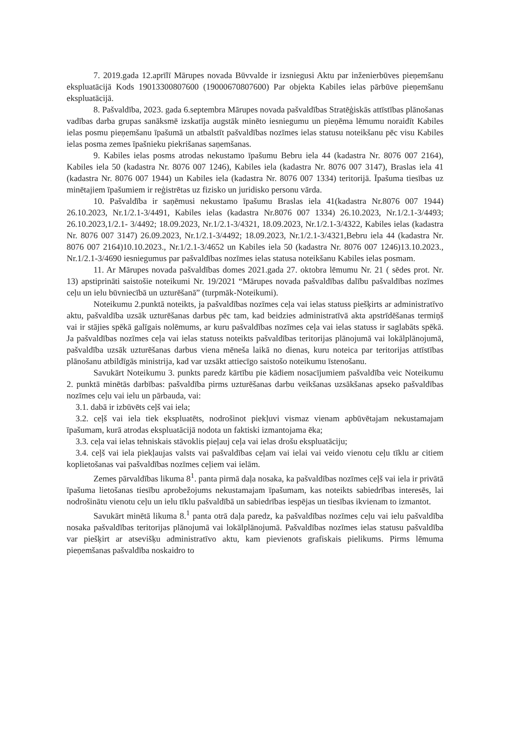7. 2019.gada 12.aprīlī Mārupes novada Būvvalde ir izsniegusi Aktu par inženierbūves pieņemšanu ekspluatācijā Kods 19013300807600 (19000670807600) Par objekta Kabiles ielas pārbūve pieņemšanu ekspluatācijā.
8. Pašvaldība, 2023. gada 6.septembra Mārupes novada pašvaldības Stratēģiskās attīstības plānošanas vadības darba grupas sanāksmē izskatīja augstāk minēto iesniegumu un pieņēma lēmumu noraidīt Kabiles ielas posmu pieņemšanu īpašumā un atbalstīt pašvaldības nozīmes ielas statusu noteikšanu pēc visu Kabiles ielas posma zemes īpašnieku piekrišanas saņemšanas.
9. Kabiles ielas posms atrodas nekustamo īpašumu Bebru iela 44 (kadastra Nr. 8076 007 2164), Kabiles iela 50 (kadastra Nr. 8076 007 1246), Kabiles iela (kadastra Nr. 8076 007 3147), Braslas iela 41 (kadastra Nr. 8076 007 1944) un Kabiles iela (kadastra Nr. 8076 007 1334) teritorijā. Īpašuma tiesības uz minētajiem īpašumiem ir reģistrētas uz fizisko un juridisko personu vārda.
10. Pašvaldība ir saņēmusi nekustamo īpašumu Braslas iela 41(kadastra Nr.8076 007 1944) 26.10.2023, Nr.1/2.1-3/4491, Kabiles ielas (kadastra Nr.8076 007 1334) 26.10.2023, Nr.1/2.1-3/4493; 26.10.2023,1/2.1- 3/4492; 18.09.2023, Nr.1/2.1-3/4321, 18.09.2023, Nr.1/2.1-3/4322, Kabiles ielas (kadastra Nr. 8076 007 3147) 26.09.2023, Nr.1/2.1-3/4492; 18.09.2023, Nr.1/2.1-3/4321,Bebru iela 44 (kadastra Nr. 8076 007 2164)10.10.2023., Nr.1/2.1-3/4652 un Kabiles iela 50 (kadastra Nr. 8076 007 1246)13.10.2023., Nr.1/2.1-3/4690 iesniegumus par pašvaldības nozīmes ielas statusa noteikšanu Kabiles ielas posmam.
11. Ar Mārupes novada pašvaldības domes 2021.gada 27. oktobra lēmumu Nr. 21 ( sēdes prot. Nr. 13) apstiprināti saistošie noteikumi Nr. 19/2021 “Mārupes novada pašvaldības dalību pašvaldības nozīmes ceļu un ielu būvniecībā un uzturēšanā” (turpmāk-Noteikumi).
Noteikumu 2.punktā noteikts, ja pašvaldības nozīmes ceļa vai ielas statuss piešķirts ar administratīvo aktu, pašvaldība uzsāk uzturēšanas darbus pēc tam, kad beidzies administratīvā akta apstrīdēšanas termiņš vai ir stājies spēkā galīgais nolēmums, ar kuru pašvaldības nozīmes ceļa vai ielas statuss ir saglabāts spēkā. Ja pašvaldības nozīmes ceļa vai ielas statuss noteikts pašvaldības teritorijas plānojumā vai lokālplānojumā, pašvaldība uzsāk uzturēšanas darbus viena mēneša laikā no dienas, kuru noteica par teritorijas attīstības plānošanu atbildīgās ministrija, kad var uzsākt attiecīgo saistošo noteikumu īstenošanu.
Savukārt Noteikumu 3. punkts paredz kārtību pie kādiem nosacījumiem pašvaldība veic Noteikumu 2. punktā minētās darbības: pašvaldība pirms uzturēšanas darbu veikšanas uzsākšanas apseko pašvaldības nozīmes ceļu vai ielu un pārbauda, vai:
3.1. dabā ir izbūvēts ceļš vai iela;
3.2. ceļš vai iela tiek ekspluatēts, nodrošinot piekļuvi vismaz vienam apbūvētajam nekustamajam īpašumam, kurā atrodas ekspluatācijā nodota un faktiski izmantojama ēka;
3.3. ceļa vai ielas tehniskais stāvoklis pieļauj ceļa vai ielas drošu ekspluatāciju;
3.4. ceļš vai iela piekļaujas valsts vai pašvaldības ceļam vai ielai vai veido vienotu ceļu tīklu ar citiem koplietošanas vai pašvaldības nozīmes ceļiem vai ielām.
Zemes pārvaldības likuma 8<sup>1</sup>. panta pirmā daļa nosaka, ka pašvaldības nozīmes ceļš vai iela ir privātā īpašuma lietošanas tiesību aprobežojums nekustamajam īpašumam, kas noteikts sabiedrības interesēs, lai nodrošinātu vienotu ceļu un ielu tīklu pašvaldībā un sabiedrības iespējas un tiesības ikvienam to izmantot.
Savukārt minētā likuma 8.<sup>1</sup> panta otrā daļa paredz, ka pašvaldības nozīmes ceļu vai ielu pašvaldība nosaka pašvaldības teritorijas plānojumā vai lokālplānojumā. Pašvaldības nozīmes ielas statusu pašvaldība var piešķirt ar atsevišķu administratīvo aktu, kam pievienots grafiskais pielikums. Pirms lēmuma pieņemšanas pašvaldība noskaidro to